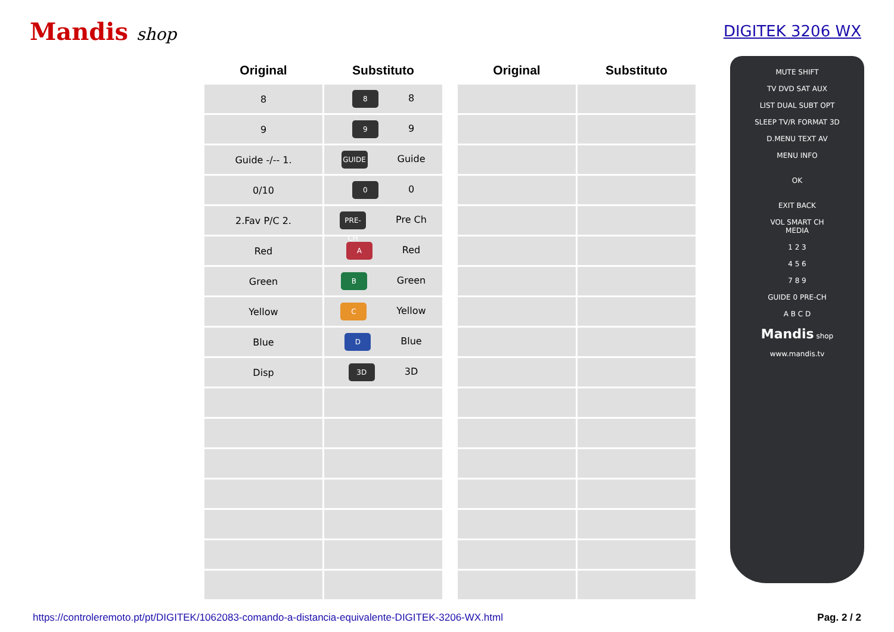Mandis shop DIGITEK 3206 WX
| Original | Substituto |
| --- | --- |
| 8 | 8 8 |
| 9 | 9 9 |
| Guide -/-- 1. | GUIDE Guide |
| 0/10 | 0 0 |
| 2.Fav P/C 2. | PRE-CH Pre Ch |
| Red | A Red |
| Green | B Green |
| Yellow | C Yellow |
| Blue | D Blue |
| Disp | 3D 3D |
| Original | Substituto |
| --- | --- |
MUTE SHIFT
TV DVD SAT AUX
LIST DUAL SUBT OPT
SLEEP TV/R FORMAT 3D
D.MENU TEXT AV
MENU INFO
OK
EXIT BACK
VOL SMART CH
MEDIA
1 2 3
4 5 6
7 8 9
GUIDE 0 PRE-CH
A B C D
Mandis shop
www.mandis.tv
https://controleremoto.pt/pt/DIGITEK/1062083-comando-a-distancia-equivalente-DIGITEK-3206-WX.html Pag. 2 / 2